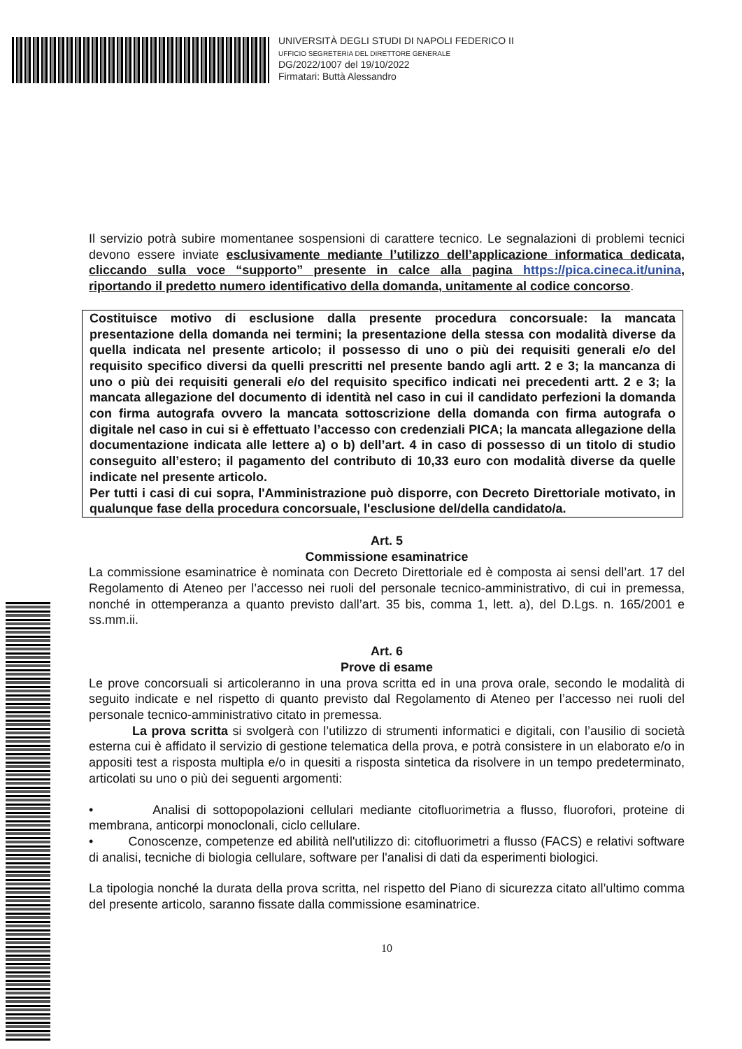UNIVERSITÀ DEGLI STUDI DI NAPOLI FEDERICO II
UFFICIO SEGRETERIA DEL DIRETTORE GENERALE
DG/2022/1007 del 19/10/2022
Firmatari: Buttà Alessandro
Il servizio potrà subire momentanee sospensioni di carattere tecnico. Le segnalazioni di problemi tecnici devono essere inviate esclusivamente mediante l’utilizzo dell’applicazione informatica dedicata, cliccando sulla voce “supporto” presente in calce alla pagina https://pica.cineca.it/unina, riportando il predetto numero identificativo della domanda, unitamente al codice concorso.
Costituisce motivo di esclusione dalla presente procedura concorsuale: la mancata presentazione della domanda nei termini; la presentazione della stessa con modalità diverse da quella indicata nel presente articolo; il possesso di uno o più dei requisiti generali e/o del requisito specifico diversi da quelli prescritti nel presente bando agli artt. 2 e 3; la mancanza di uno o più dei requisiti generali e/o del requisito specifico indicati nei precedenti artt. 2 e 3; la mancata allegazione del documento di identità nel caso in cui il candidato perfezioni la domanda con firma autografa ovvero la mancata sottoscrizione della domanda con firma autografa o digitale nel caso in cui si è effettuato l’accesso con credenziali PICA; la mancata allegazione della documentazione indicata alle lettere a) o b) dell’art. 4 in caso di possesso di un titolo di studio conseguito all’estero; il pagamento del contributo di 10,33 euro con modalità diverse da quelle indicate nel presente articolo.
Per tutti i casi di cui sopra, l'Amministrazione può disporre, con Decreto Direttoriale motivato, in qualunque fase della procedura concorsuale, l'esclusione del/della candidato/a.
Art. 5
Commissione esaminatrice
La commissione esaminatrice è nominata con Decreto Direttoriale ed è composta ai sensi dell’art. 17 del Regolamento di Ateneo per l’accesso nei ruoli del personale tecnico-amministrativo, di cui in premessa, nonché in ottemperanza a quanto previsto dall’art. 35 bis, comma 1, lett. a), del D.Lgs. n. 165/2001 e ss.mm.ii.
Art. 6
Prove di esame
Le prove concorsuali si articoleranno in una prova scritta ed in una prova orale, secondo le modalità di seguito indicate e nel rispetto di quanto previsto dal Regolamento di Ateneo per l’accesso nei ruoli del personale tecnico-amministrativo citato in premessa.
La prova scritta si svolgerà con l’utilizzo di strumenti informatici e digitali, con l’ausilio di società esterna cui è affidato il servizio di gestione telematica della prova, e potrà consistere in un elaborato e/o in appositi test a risposta multipla e/o in quesiti a risposta sintetica da risolvere in un tempo predeterminato, articolati su uno o più dei seguenti argomenti:
• Analisi di sottopopolazioni cellulari mediante citofluorimetria a flusso, fluorofori, proteine di membrana, anticorpi monoclonali, ciclo cellulare.
• Conoscenze, competenze ed abilità nell'utilizzo di: citofluorimetri a flusso (FACS) e relativi software di analisi, tecniche di biologia cellulare, software per l'analisi di dati da esperimenti biologici.
La tipologia nonché la durata della prova scritta, nel rispetto del Piano di sicurezza citato all’ultimo comma del presente articolo, saranno fissate dalla commissione esaminatrice.
10